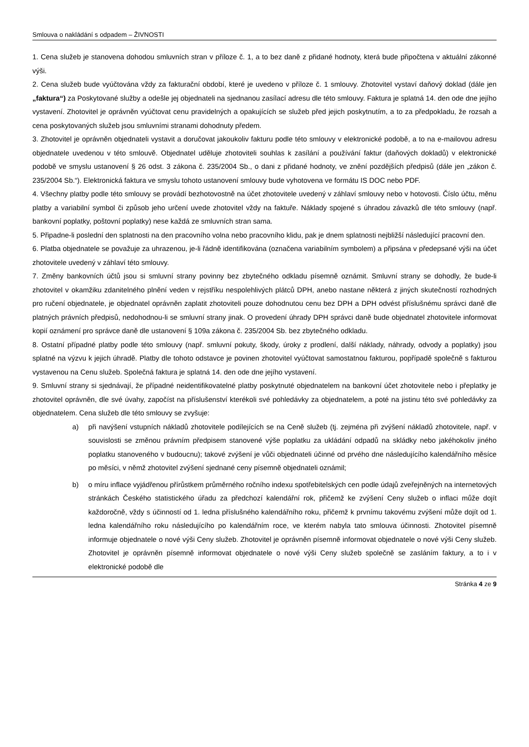Smlouva o nakládání s odpadem – ŽIVNOSTI
1. Cena služeb je stanovena dohodou smluvních stran v příloze č. 1, a to bez daně z přidané hodnoty, která bude připočtena v aktuální zákonné výši.
2. Cena služeb bude vyúčtována vždy za fakturační období, které je uvedeno v příloze č. 1 smlouvy. Zhotovitel vystaví daňový doklad (dále jen „faktura“) za Poskytované služby a odešle jej objednateli na sjednanou zasílací adresu dle této smlouvy. Faktura je splatná 14. den ode dne jejího vystavení. Zhotovitel je oprávněn vyúčtovat cenu pravidelných a opakujících se služeb před jejich poskytnutím, a to za předpokladu, že rozsah a cena poskytovaných služeb jsou smluvními stranami dohodnuty předem.
3. Zhotovitel je oprávněn objednateli vystavit a doručovat jakoukoliv fakturu podle této smlouvy v elektronické podobě, a to na e-mailovou adresu objednatele uvedenou v této smlouvě. Objednatel uděluje zhotoviteli souhlas k zasílání a používání faktur (daňových dokladů) v elektronické podobě ve smyslu ustanovení § 26 odst. 3 zákona č. 235/2004 Sb., o dani z přidané hodnoty, ve znění pozdějších předpisů (dále jen „zákon č. 235/2004 Sb.“). Elektronická faktura ve smyslu tohoto ustanovení smlouvy bude vyhotovena ve formátu IS DOC nebo PDF.
4. Všechny platby podle této smlouvy se provádí bezhotovostně na účet zhotovitele uvedený v záhlaví smlouvy nebo v hotovosti. Číslo účtu, měnu platby a variabilní symbol či způsob jeho určení uvede zhotovitel vždy na faktuře. Náklady spojené s úhradou závazků dle této smlouvy (např. bankovní poplatky, poštovní poplatky) nese každá ze smluvních stran sama.
5. Připadne-li poslední den splatnosti na den pracovního volna nebo pracovního klidu, pak je dnem splatnosti nejbližší následující pracovní den.
6. Platba objednatele se považuje za uhrazenou, je-li řádně identifikována (označena variabilním symbolem) a připsána v předepsané výši na účet zhotovitele uvedený v záhlaví této smlouvy.
7. Změny bankovních účtů jsou si smluvní strany povinny bez zbytečného odkladu písemně oznámit. Smluvní strany se dohodly, že bude-li zhotovitel v okamžiku zdanitelného plnění veden v rejstříku nespolehlivých plátců DPH, anebo nastane některá z jiných skutečností rozhodných pro ručení objednatele, je objednatel oprávněn zaplatit zhotoviteli pouze dohodnutou cenu bez DPH a DPH odvést příslušnému správci daně dle platných právních předpisů, nedohodnou-li se smluvní strany jinak. O provedení úhrady DPH správci daně bude objednatel zhotovitele informovat kopií oznámení pro správce daně dle ustanovení § 109a zákona č. 235/2004 Sb. bez zbytečného odkladu.
8. Ostatní případné platby podle této smlouvy (např. smluvní pokuty, škody, úroky z prodlení, další náklady, náhrady, odvody a poplatky) jsou splatné na výzvu k jejich úhradě. Platby dle tohoto odstavce je povinen zhotovitel vyúčtovat samostatnou fakturou, popřípadě společně s fakturou vystavenou na Cenu služeb. Společná faktura je splatná 14. den ode dne jejího vystavení.
9. Smluvní strany si sjednávají, že případné neidentifikovatelné platby poskytnuté objednatelem na bankovní účet zhotovitele nebo i přeplatky je zhotovitel oprávněn, dle své úvahy, započíst na příslušenství kterékoli své pohledávky za objednatelem, a poté na jistinu této své pohledávky za objednatelem. Cena služeb dle této smlouvy se zvyšuje:
a) při navýšení vstupních nákladů zhotovitele podílejících se na Ceně služeb (tj. zejména při zvýšení nákladů zhotovitele, např. v souvislosti se změnou právním předpisem stanovené výše poplatku za ukládání odpadů na skládky nebo jakéhokoliv jiného poplatku stanoveného v budoucnu); takové zvýšení je vůči objednateli účinné od prvého dne následujícího kalendářního měsíce po měsíci, v němž zhotovitel zvýšení sjednané ceny písemně objednateli oznámil;
b) o míru inflace vyjádřenou přírůstkem průměrného ročního indexu spotřebitelských cen podle údajů zveřejněných na internetových stránkách Českého statistického úřadu za předchozí kalendářní rok, přičemž ke zvýšení Ceny služeb o inflaci může dojít každoročně, vždy s účinností od 1. ledna příslušného kalendářního roku, přičemž k prvnímu takovému zvýšení může dojít od 1. ledna kalendářního roku následujícího po kalendářním roce, ve kterém nabyla tato smlouva účinnosti. Zhotovitel písemně informuje objednatele o nové výši Ceny služeb. Zhotovitel je oprávněn písemně informovat objednatele o nové výši Ceny služeb. Zhotovitel je oprávněn písemně informovat objednatele o nové výši Ceny služeb společně se zasláním faktury, a to i v elektronické podobě dle
Stránka 4 ze 9